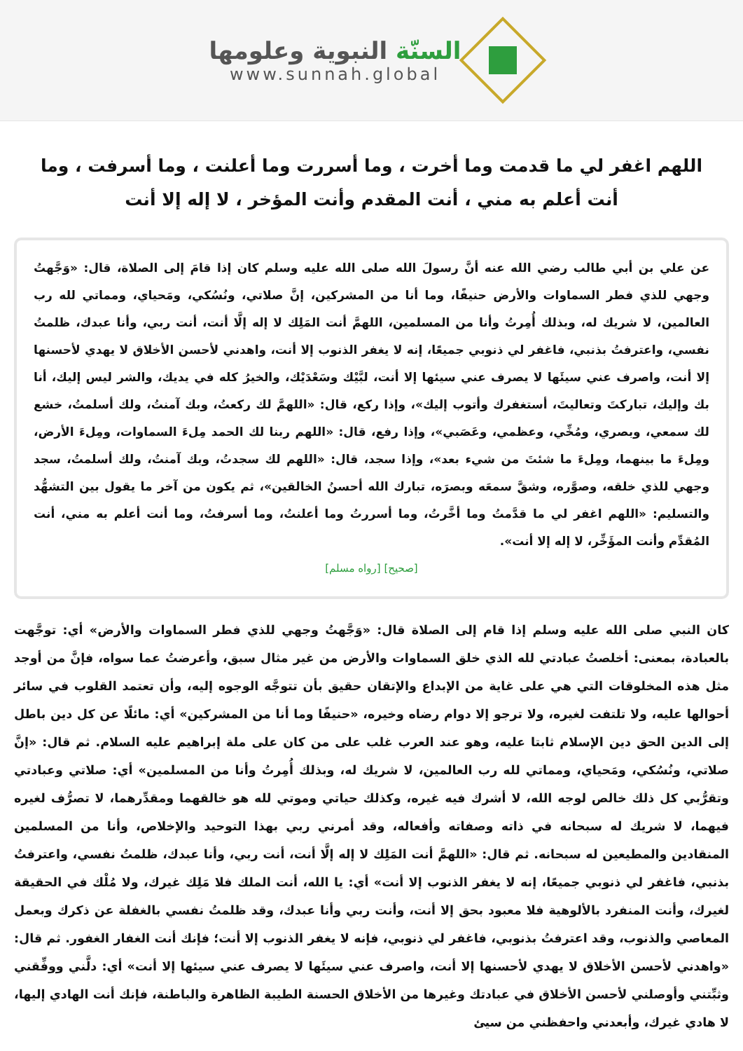السنّة النبوية وعلومها
www.sunnah.global
اللهم اغفر لي ما قدمت وما أخرت ، وما أسررت وما أعلنت ، وما أسرفت ، وما أنت أعلم به مني ، أنت المقدم وأنت المؤخر ، لا إله إلا أنت
عن علي بن أبي طالب رضي الله عنه أنَّ رسولَ الله صلى الله عليه وسلم كان إذا قامَ إلى الصلاة، قال: «وَجَّهتُ وجهي للذي فطر السماوات والأرض حنيفًا، وما أنا من المشركين، إنَّ صلاتي، ونُسُكي، ومَحياي، ومماتي لله رب العالمين، لا شريك له، وبذلك أُمِرتُ وأنا من المسلمين، اللهمَّ أنت المَلِك لا إله إلَّا أنت، أنت ربي، وأنا عبدك، ظلمتُ نفسي، واعترفتُ بذنبي، فاغفر لي ذنوبي جميعًا، إنه لا يغفر الذنوب إلا أنت، واهدني لأحسن الأخلاق لا يهدي لأحسنها إلا أنت، واصرف عني سيئَها لا يصرف عني سيئها إلا أنت، لبَّيْك وسَعْدَيْك، والخيرُ كله في يديك، والشر ليس إليك، أنا بك وإليك، تباركتَ وتعاليتَ، أستغفرك وأتوب إليك»، وإذا ركع، قال: «اللهمَّ لك ركعتُ، وبك آمنتُ، ولك أسلمتُ، خشع لك سمعي، وبصري، ومُخِّي، وعظمي، وعَصَبي»، وإذا رفع، قال: «اللهم ربنا لك الحمد مِلءَ السماوات، ومِلءَ الأرض، ومِلءَ ما بينهما، ومِلءَ ما شئتَ من شيء بعد»، وإذا سجد، قال: «اللهم لك سجدتُ، وبك آمنتُ، ولك أسلمتُ، سجد وجهي للذي خلقه، وصوَّره، وشقَّ سمعَه وبصرَه، تبارك الله أحسنُ الخالقين»، ثم يكون من آخر ما يقول بين التشهُّد والتسليم: «اللهم اغفر لي ما قدَّمتُ وما أخَّرتُ، وما أسررتُ وما أعلنتُ، وما أسرفتُ، وما أنت أعلم به مني، أنت المُقدِّم وأنت المؤَخِّر، لا إله إلا أنت».
[صحيح] [رواه مسلم]
كان النبي صلى الله عليه وسلم إذا قام إلى الصلاة قال: «وَجَّهتُ وجهي للذي فطر السماوات والأرض» أي: توجَّهت بالعبادة، بمعنى: أخلصتُ عبادتي لله الذي خلق السماوات والأرض من غير مثال سبق، وأعرضتُ عما سواه، فإنَّ من أوجد مثل هذه المخلوقات التي هي على غاية من الإبداع والإتقان حقيق بأن تتوجَّه الوجوه إليه، وأن تعتمد القلوب في سائر أحوالها عليه، ولا تلتفت لغيره، ولا ترجو إلا دوام رضاه وخيره، «حنيفًا وما أنا من المشركين» أي: مائلًا عن كل دين باطل إلى الدين الحق دين الإسلام ثابتا عليه، وهو عند العرب غلب على من كان على ملة إبراهيم عليه السلام. ثم قال: «إنَّ صلاتي، ونُسُكي، ومَحياي، ومماتي لله رب العالمين، لا شريك له، وبذلك أُمِرتُ وأنا من المسلمين» أي: صلاتي وعبادتي وتقرُّبي كل ذلك خالص لوجه الله، لا أشرك فيه غيره، وكذلك حياتي وموتي لله هو خالقهما ومقدِّرهما، لا تصرُّف لغيره فيهما، لا شريك له سبحانه في ذاته وصفاته وأفعاله، وقد أمرني ربي بهذا التوحيد والإخلاص، وأنا من المسلمين المنقادين والمطيعين له سبحانه. ثم قال: «اللهمَّ أنت المَلِك لا إله إلَّا أنت، أنت ربي، وأنا عبدك، ظلمتُ نفسي، واعترفتُ بذنبي، فاغفر لي ذنوبي جميعًا، إنه لا يغفر الذنوب إلا أنت» أي: يا الله، أنت الملك فلا مَلِك غيرك، ولا مُلْك في الحقيقة لغيرك، وأنت المنفرد بالألوهية فلا معبود بحق إلا أنت، وأنت ربي وأنا عبدك، وقد ظلمتُ نفسي بالغفلة عن ذكرك وبعمل المعاصي والذنوب، وقد اعترفتُ بذنوبي، فاغفر لي ذنوبي، فإنه لا يغفر الذنوب إلا أنت؛ فإنك أنت الغفار الغفور. ثم قال: «واهدني لأحسن الأخلاق لا يهدي لأحسنها إلا أنت، واصرف عني سيئَها لا يصرف عني سيئها إلا أنت» أي: دلَّني ووفِّقني وثبِّتني وأوصلني لأحسن الأخلاق في عبادتك وغيرها من الأخلاق الحسنة الطيبة الظاهرة والباطنة، فإنك أنت الهادي إليها، لا هادي غيرك، وأبعدني واحفظني من سيئ